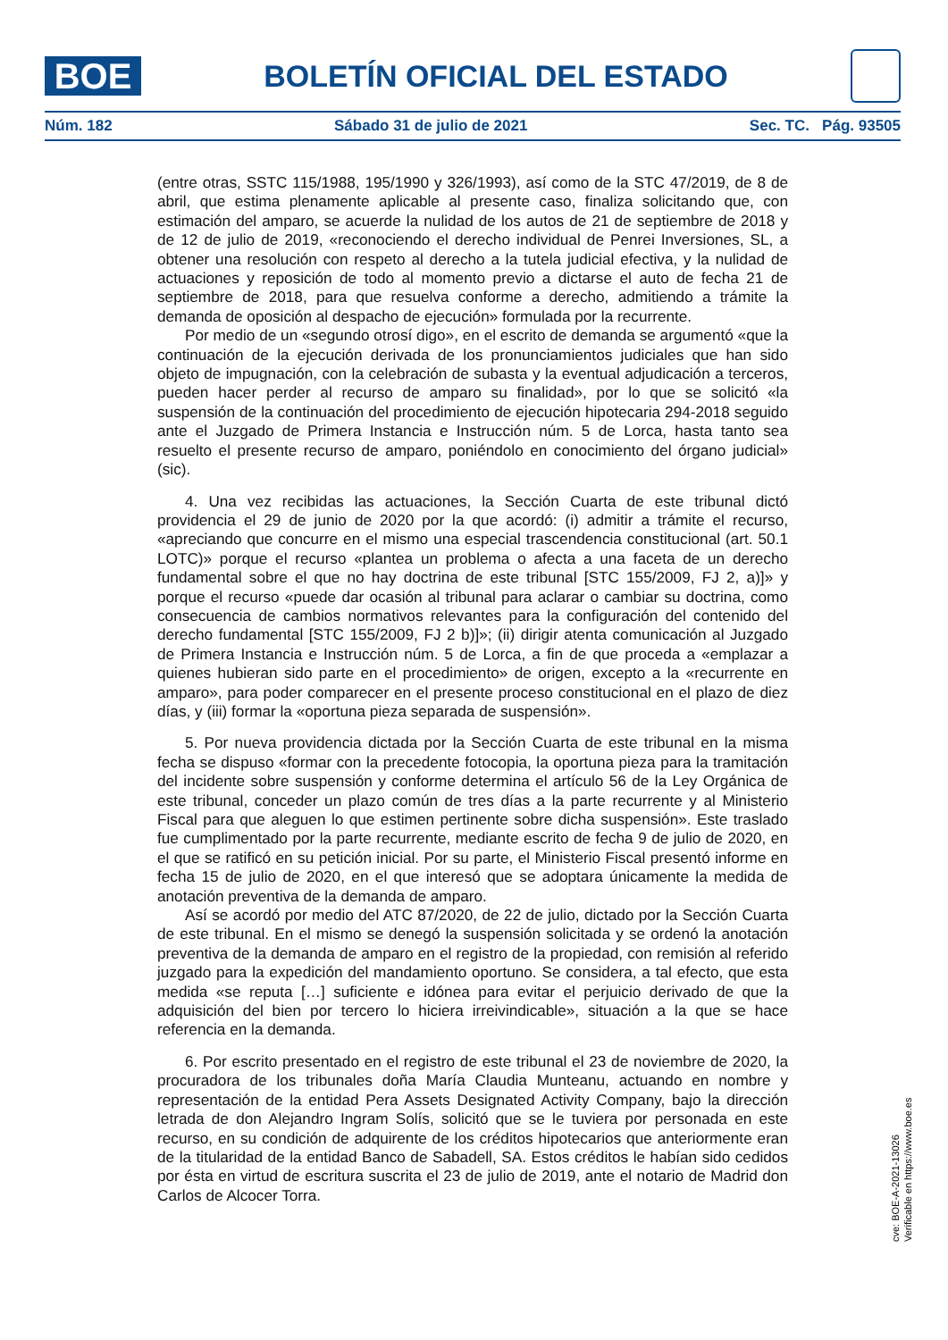BOE
BOLETÍN OFICIAL DEL ESTADO
Núm. 182 Sábado 31 de julio de 2021 Sec. TC. Pág. 93505
(entre otras, SSTC 115/1988, 195/1990 y 326/1993), así como de la STC 47/2019, de 8 de abril, que estima plenamente aplicable al presente caso, finaliza solicitando que, con estimación del amparo, se acuerde la nulidad de los autos de 21 de septiembre de 2018 y de 12 de julio de 2019, «reconociendo el derecho individual de Penrei Inversiones, SL, a obtener una resolución con respeto al derecho a la tutela judicial efectiva, y la nulidad de actuaciones y reposición de todo al momento previo a dictarse el auto de fecha 21 de septiembre de 2018, para que resuelva conforme a derecho, admitiendo a trámite la demanda de oposición al despacho de ejecución» formulada por la recurrente.
Por medio de un «segundo otrosí digo», en el escrito de demanda se argumentó «que la continuación de la ejecución derivada de los pronunciamientos judiciales que han sido objeto de impugnación, con la celebración de subasta y la eventual adjudicación a terceros, pueden hacer perder al recurso de amparo su finalidad», por lo que se solicitó «la suspensión de la continuación del procedimiento de ejecución hipotecaria 294-2018 seguido ante el Juzgado de Primera Instancia e Instrucción núm. 5 de Lorca, hasta tanto sea resuelto el presente recurso de amparo, poniéndolo en conocimiento del órgano judicial» (sic).
4. Una vez recibidas las actuaciones, la Sección Cuarta de este tribunal dictó providencia el 29 de junio de 2020 por la que acordó: (i) admitir a trámite el recurso, «apreciando que concurre en el mismo una especial trascendencia constitucional (art. 50.1 LOTC)» porque el recurso «plantea un problema o afecta a una faceta de un derecho fundamental sobre el que no hay doctrina de este tribunal [STC 155/2009, FJ 2, a)]» y porque el recurso «puede dar ocasión al tribunal para aclarar o cambiar su doctrina, como consecuencia de cambios normativos relevantes para la configuración del contenido del derecho fundamental [STC 155/2009, FJ 2 b)]»; (ii) dirigir atenta comunicación al Juzgado de Primera Instancia e Instrucción núm. 5 de Lorca, a fin de que proceda a «emplazar a quienes hubieran sido parte en el procedimiento» de origen, excepto a la «recurrente en amparo», para poder comparecer en el presente proceso constitucional en el plazo de diez días, y (iii) formar la «oportuna pieza separada de suspensión».
5. Por nueva providencia dictada por la Sección Cuarta de este tribunal en la misma fecha se dispuso «formar con la precedente fotocopia, la oportuna pieza para la tramitación del incidente sobre suspensión y conforme determina el artículo 56 de la Ley Orgánica de este tribunal, conceder un plazo común de tres días a la parte recurrente y al Ministerio Fiscal para que aleguen lo que estimen pertinente sobre dicha suspensión». Este traslado fue cumplimentado por la parte recurrente, mediante escrito de fecha 9 de julio de 2020, en el que se ratificó en su petición inicial. Por su parte, el Ministerio Fiscal presentó informe en fecha 15 de julio de 2020, en el que interesó que se adoptara únicamente la medida de anotación preventiva de la demanda de amparo.
Así se acordó por medio del ATC 87/2020, de 22 de julio, dictado por la Sección Cuarta de este tribunal. En el mismo se denegó la suspensión solicitada y se ordenó la anotación preventiva de la demanda de amparo en el registro de la propiedad, con remisión al referido juzgado para la expedición del mandamiento oportuno. Se considera, a tal efecto, que esta medida «se reputa […] suficiente e idónea para evitar el perjuicio derivado de que la adquisición del bien por tercero lo hiciera irreivindicable», situación a la que se hace referencia en la demanda.
6. Por escrito presentado en el registro de este tribunal el 23 de noviembre de 2020, la procuradora de los tribunales doña María Claudia Munteanu, actuando en nombre y representación de la entidad Pera Assets Designated Activity Company, bajo la dirección letrada de don Alejandro Ingram Solís, solicitó que se le tuviera por personada en este recurso, en su condición de adquirente de los créditos hipotecarios que anteriormente eran de la titularidad de la entidad Banco de Sabadell, SA. Estos créditos le habían sido cedidos por ésta en virtud de escritura suscrita el 23 de julio de 2019, ante el notario de Madrid don Carlos de Alcocer Torra.
cve: BOE-A-2021-13026
Verificable en https://www.boe.es